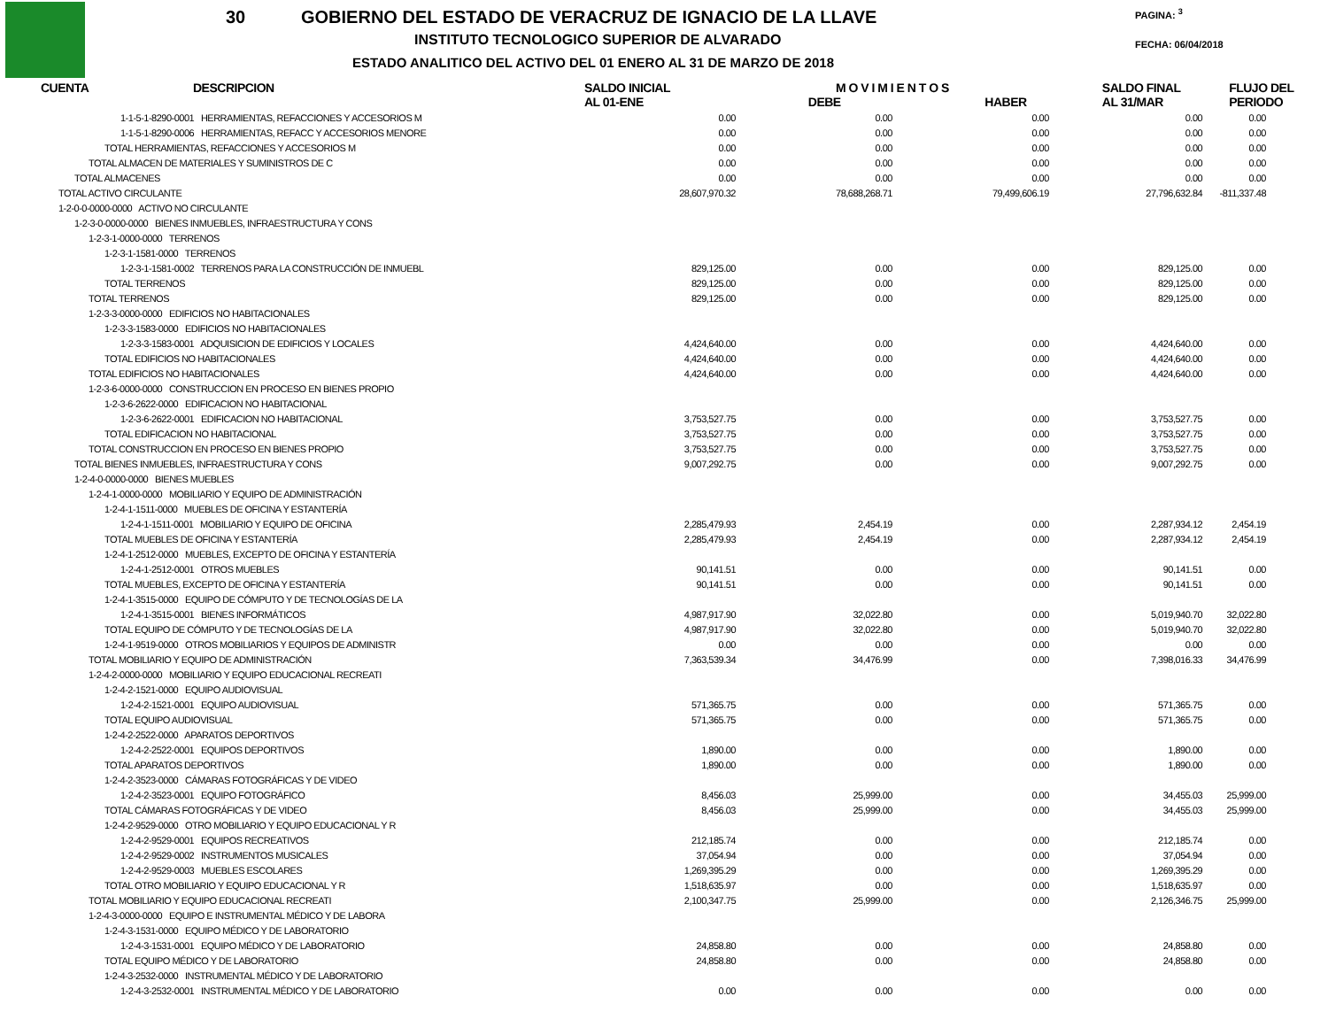30
GOBIERNO DEL ESTADO DE VERACRUZ DE IGNACIO DE LA LLAVE
INSTITUTO TECNOLOGICO SUPERIOR DE ALVARADO
ESTADO ANALITICO DEL ACTIVO DEL 01 ENERO AL 31 DE MARZO DE 2018
PAGINA: <sup>3</sup>
FECHA: 06/04/2018
| CUENTA | DESCRIPCION | SALDO INICIAL AL 01-ENE | M O V I M I E N T O S DEBE HABER | | SALDO FINAL AL 31/MAR | FLUJO DEL PERIODO |
| --- | --- | --- | --- | --- | --- | --- |
| 1-1-5-1-8290-0001 HERRAMIENTAS, REFACCIONES Y ACCESORIOS M | | 0.00 | 0.00 | 0.00 | 0.00 | 0.00 |
| 1-1-5-1-8290-0006 HERRAMIENTAS, REFACC Y ACCESORIOS MENORE | | 0.00 | 0.00 | 0.00 | 0.00 | 0.00 |
| TOTAL HERRAMIENTAS, REFACCIONES Y ACCESORIOS M | | 0.00 | 0.00 | 0.00 | 0.00 | 0.00 |
| TOTAL ALMACEN DE MATERIALES Y SUMINISTROS DE C | | 0.00 | 0.00 | 0.00 | 0.00 | 0.00 |
| TOTAL ALMACENES | | 0.00 | 0.00 | 0.00 | 0.00 | 0.00 |
| TOTAL ACTIVO CIRCULANTE | | 28,607,970.32 | 78,688,268.71 | 79,499,606.19 | 27,796,632.84 | -811,337.48 |
| 1-2-0-0-0000-0000 ACTIVO NO CIRCULANTE | | | | | | |
| 1-2-3-0-0000-0000 BIENES INMUEBLES, INFRAESTRUCTURA Y CONS | | | | | | |
| 1-2-3-1-0000-0000 TERRENOS | | | | | | |
| 1-2-3-1-1581-0000 TERRENOS | | | | | | |
| 1-2-3-1-1581-0002 TERRENOS PARA LA CONSTRUCCIÓN DE INMUEBL | | 829,125.00 | 0.00 | 0.00 | 829,125.00 | 0.00 |
| TOTAL TERRENOS | | 829,125.00 | 0.00 | 0.00 | 829,125.00 | 0.00 |
| TOTAL TERRENOS | | 829,125.00 | 0.00 | 0.00 | 829,125.00 | 0.00 |
| 1-2-3-3-0000-0000 EDIFICIOS NO HABITACIONALES | | | | | | |
| 1-2-3-3-1583-0000 EDIFICIOS NO HABITACIONALES | | | | | | |
| 1-2-3-3-1583-0001 ADQUISICION DE EDIFICIOS Y LOCALES | | 4,424,640.00 | 0.00 | 0.00 | 4,424,640.00 | 0.00 |
| TOTAL EDIFICIOS NO HABITACIONALES | | 4,424,640.00 | 0.00 | 0.00 | 4,424,640.00 | 0.00 |
| TOTAL EDIFICIOS NO HABITACIONALES | | 4,424,640.00 | 0.00 | 0.00 | 4,424,640.00 | 0.00 |
| 1-2-3-6-0000-0000 CONSTRUCCION EN PROCESO EN BIENES PROPIO | | | | | | |
| 1-2-3-6-2622-0000 EDIFICACION NO HABITACIONAL | | | | | | |
| 1-2-3-6-2622-0001 EDIFICACION NO HABITACIONAL | | 3,753,527.75 | 0.00 | 0.00 | 3,753,527.75 | 0.00 |
| TOTAL EDIFICACION NO HABITACIONAL | | 3,753,527.75 | 0.00 | 0.00 | 3,753,527.75 | 0.00 |
| TOTAL CONSTRUCCION EN PROCESO EN BIENES PROPIO | | 3,753,527.75 | 0.00 | 0.00 | 3,753,527.75 | 0.00 |
| TOTAL BIENES INMUEBLES, INFRAESTRUCTURA Y CONS | | 9,007,292.75 | 0.00 | 0.00 | 9,007,292.75 | 0.00 |
| 1-2-4-0-0000-0000 BIENES MUEBLES | | | | | | |
| 1-2-4-1-0000-0000 MOBILIARIO Y EQUIPO DE ADMINISTRACIÓN | | | | | | |
| 1-2-4-1-1511-0000 MUEBLES DE OFICINA Y ESTANTERÍA | | | | | | |
| 1-2-4-1-1511-0001 MOBILIARIO Y EQUIPO DE OFICINA | | 2,285,479.93 | 2,454.19 | 0.00 | 2,287,934.12 | 2,454.19 |
| TOTAL MUEBLES DE OFICINA Y ESTANTERÍA | | 2,285,479.93 | 2,454.19 | 0.00 | 2,287,934.12 | 2,454.19 |
| 1-2-4-1-2512-0000 MUEBLES, EXCEPTO DE OFICINA Y ESTANTERÍA | | | | | | |
| 1-2-4-1-2512-0001 OTROS MUEBLES | | 90,141.51 | 0.00 | 0.00 | 90,141.51 | 0.00 |
| TOTAL MUEBLES, EXCEPTO DE OFICINA Y ESTANTERÍA | | 90,141.51 | 0.00 | 0.00 | 90,141.51 | 0.00 |
| 1-2-4-1-3515-0000 EQUIPO DE CÓMPUTO Y DE TECNOLOGÍAS DE LA | | | | | | |
| 1-2-4-1-3515-0001 BIENES INFORMÁTICOS | | 4,987,917.90 | 32,022.80 | 0.00 | 5,019,940.70 | 32,022.80 |
| TOTAL EQUIPO DE CÓMPUTO Y DE TECNOLOGÍAS DE LA | | 4,987,917.90 | 32,022.80 | 0.00 | 5,019,940.70 | 32,022.80 |
| 1-2-4-1-9519-0000 OTROS MOBILIARIOS Y EQUIPOS DE ADMINISTR | | 0.00 | 0.00 | 0.00 | 0.00 | 0.00 |
| TOTAL MOBILIARIO Y EQUIPO DE ADMINISTRACIÓN | | 7,363,539.34 | 34,476.99 | 0.00 | 7,398,016.33 | 34,476.99 |
| 1-2-4-2-0000-0000 MOBILIARIO Y EQUIPO EDUCACIONAL RECREATI | | | | | | |
| 1-2-4-2-1521-0000 EQUIPO AUDIOVISUAL | | | | | | |
| 1-2-4-2-1521-0001 EQUIPO AUDIOVISUAL | | 571,365.75 | 0.00 | 0.00 | 571,365.75 | 0.00 |
| TOTAL EQUIPO AUDIOVISUAL | | 571,365.75 | 0.00 | 0.00 | 571,365.75 | 0.00 |
| 1-2-4-2-2522-0000 APARATOS DEPORTIVOS | | | | | | |
| 1-2-4-2-2522-0001 EQUIPOS DEPORTIVOS | | 1,890.00 | 0.00 | 0.00 | 1,890.00 | 0.00 |
| TOTAL APARATOS DEPORTIVOS | | 1,890.00 | 0.00 | 0.00 | 1,890.00 | 0.00 |
| 1-2-4-2-3523-0000 CÁMARAS FOTOGRÁFICAS Y DE VIDEO | | | | | | |
| 1-2-4-2-3523-0001 EQUIPO FOTOGRÁFICO | | 8,456.03 | 25,999.00 | 0.00 | 34,455.03 | 25,999.00 |
| TOTAL CÁMARAS FOTOGRÁFICAS Y DE VIDEO | | 8,456.03 | 25,999.00 | 0.00 | 34,455.03 | 25,999.00 |
| 1-2-4-2-9529-0000 OTRO MOBILIARIO Y EQUIPO EDUCACIONAL Y R | | | | | | |
| 1-2-4-2-9529-0001 EQUIPOS RECREATIVOS | | 212,185.74 | 0.00 | 0.00 | 212,185.74 | 0.00 |
| 1-2-4-2-9529-0002 INSTRUMENTOS MUSICALES | | 37,054.94 | 0.00 | 0.00 | 37,054.94 | 0.00 |
| 1-2-4-2-9529-0003 MUEBLES ESCOLARES | | 1,269,395.29 | 0.00 | 0.00 | 1,269,395.29 | 0.00 |
| TOTAL OTRO MOBILIARIO Y EQUIPO EDUCACIONAL Y R | | 1,518,635.97 | 0.00 | 0.00 | 1,518,635.97 | 0.00 |
| TOTAL MOBILIARIO Y EQUIPO EDUCACIONAL RECREATI | | 2,100,347.75 | 25,999.00 | 0.00 | 2,126,346.75 | 25,999.00 |
| 1-2-4-3-0000-0000 EQUIPO E INSTRUMENTAL MÉDICO Y DE LABORA | | | | | | |
| 1-2-4-3-1531-0000 EQUIPO MÉDICO Y DE LABORATORIO | | | | | | |
| 1-2-4-3-1531-0001 EQUIPO MÉDICO Y DE LABORATORIO | | 24,858.80 | 0.00 | 0.00 | 24,858.80 | 0.00 |
| TOTAL EQUIPO MÉDICO Y DE LABORATORIO | | 24,858.80 | 0.00 | 0.00 | 24,858.80 | 0.00 |
| 1-2-4-3-2532-0000 INSTRUMENTAL MÉDICO Y DE LABORATORIO | | | | | | |
| 1-2-4-3-2532-0001 INSTRUMENTAL MÉDICO Y DE LABORATORIO | | 0.00 | 0.00 | 0.00 | 0.00 | 0.00 |